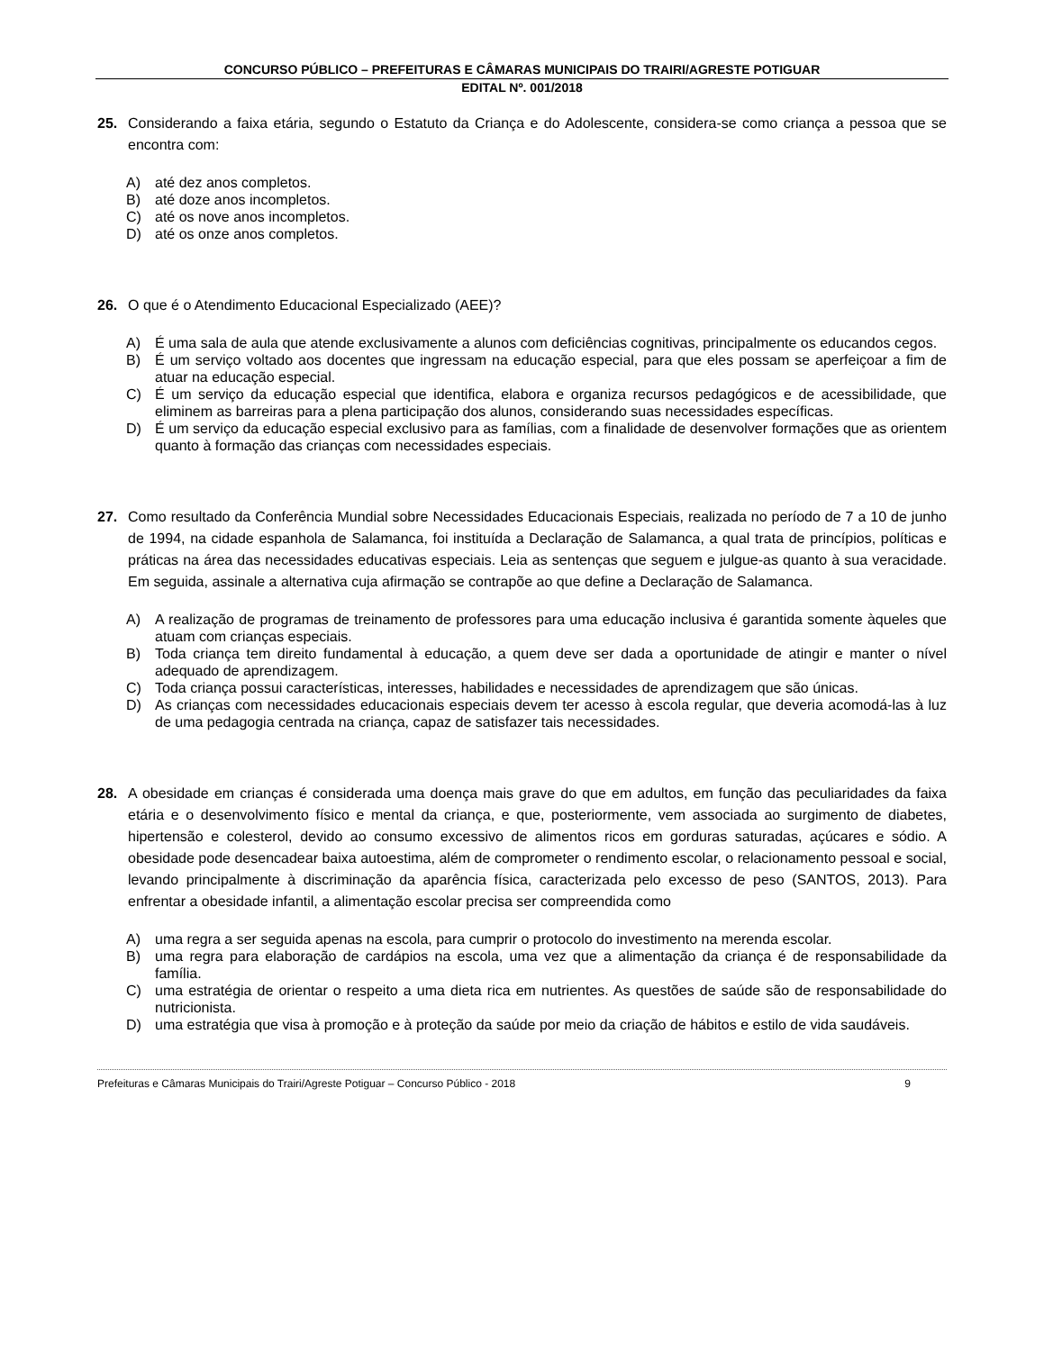CONCURSO PÚBLICO – PREFEITURAS E CÂMARAS MUNICIPAIS DO TRAIRI/AGRESTE POTIGUAR
EDITAL Nº. 001/2018
25. Considerando a faixa etária, segundo o Estatuto da Criança e do Adolescente, considera-se como criança a pessoa que se encontra com:
A) até dez anos completos.
B) até doze anos incompletos.
C) até os nove anos incompletos.
D) até os onze anos completos.
26. O que é o Atendimento Educacional Especializado (AEE)?
A) É uma sala de aula que atende exclusivamente a alunos com deficiências cognitivas, principalmente os educandos cegos.
B) É um serviço voltado aos docentes que ingressam na educação especial, para que eles possam se aperfeiçoar a fim de atuar na educação especial.
C) É um serviço da educação especial que identifica, elabora e organiza recursos pedagógicos e de acessibilidade, que eliminem as barreiras para a plena participação dos alunos, considerando suas necessidades específicas.
D) É um serviço da educação especial exclusivo para as famílias, com a finalidade de desenvolver formações que as orientem quanto à formação das crianças com necessidades especiais.
27. Como resultado da Conferência Mundial sobre Necessidades Educacionais Especiais, realizada no período de 7 a 10 de junho de 1994, na cidade espanhola de Salamanca, foi instituída a Declaração de Salamanca, a qual trata de princípios, políticas e práticas na área das necessidades educativas especiais. Leia as sentenças que seguem e julgue-as quanto à sua veracidade. Em seguida, assinale a alternativa cuja afirmação se contrapõe ao que define a Declaração de Salamanca.
A) A realização de programas de treinamento de professores para uma educação inclusiva é garantida somente àqueles que atuam com crianças especiais.
B) Toda criança tem direito fundamental à educação, a quem deve ser dada a oportunidade de atingir e manter o nível adequado de aprendizagem.
C) Toda criança possui características, interesses, habilidades e necessidades de aprendizagem que são únicas.
D) As crianças com necessidades educacionais especiais devem ter acesso à escola regular, que deveria acomodá-las à luz de uma pedagogia centrada na criança, capaz de satisfazer tais necessidades.
28. A obesidade em crianças é considerada uma doença mais grave do que em adultos, em função das peculiaridades da faixa etária e o desenvolvimento físico e mental da criança, e que, posteriormente, vem associada ao surgimento de diabetes, hipertensão e colesterol, devido ao consumo excessivo de alimentos ricos em gorduras saturadas, açúcares e sódio. A obesidade pode desencadear baixa autoestima, além de comprometer o rendimento escolar, o relacionamento pessoal e social, levando principalmente à discriminação da aparência física, caracterizada pelo excesso de peso (SANTOS, 2013). Para enfrentar a obesidade infantil, a alimentação escolar precisa ser compreendida como
A) uma regra a ser seguida apenas na escola, para cumprir o protocolo do investimento na merenda escolar.
B) uma regra para elaboração de cardápios na escola, uma vez que a alimentação da criança é de responsabilidade da família.
C) uma estratégia de orientar o respeito a uma dieta rica em nutrientes. As questões de saúde são de responsabilidade do nutricionista.
D) uma estratégia que visa à promoção e à proteção da saúde por meio da criação de hábitos e estilo de vida saudáveis.
Prefeituras e Câmaras Municipais do Trairi/Agreste Potiguar – Concurso Público - 2018 9